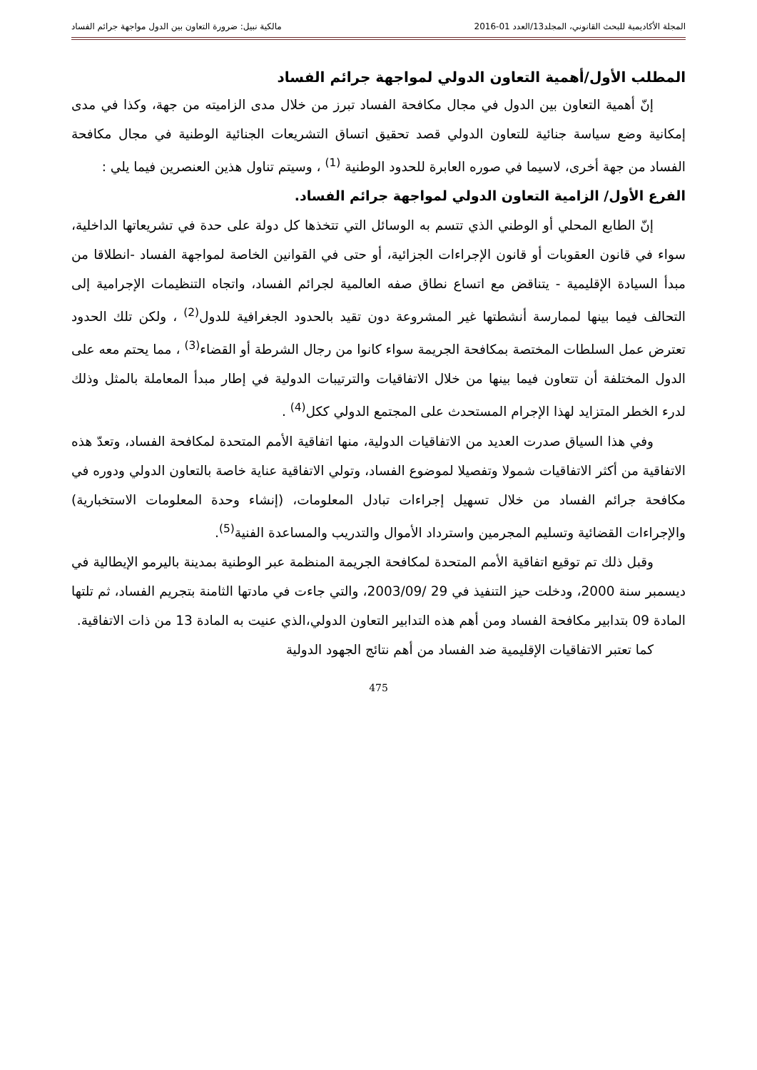المجلة الأكاديمية للبحث القانوني، المجلد13/العدد 01-2016 مالكية نبيل: ضرورة التعاون بين الدول مواجهة جرائم الفساد
المطلب الأول/أهمية التعاون الدولي لمواجهة جرائم الفساد
إنّ أهمية التعاون بين الدول في مجال مكافحة الفساد تبرز من خلال مدى الزاميته من جهة، وكذا في مدى إمكانية وضع سياسة جنائية للتعاون الدولي قصد تحقيق اتساق التشريعات الجنائية الوطنية في مجال مكافحة الفساد من جهة أخرى، لاسيما في صوره العابرة للحدود الوطنية <sup>(1)</sup> ، وسيتم تناول هذين العنصرين فيما يلي :
الفرع الأول/ الزامية التعاون الدولي لمواجهة جرائم الفساد.
إنّ الطابع المحلي أو الوطني الذي تتسم به الوسائل التي تتخذها كل دولة على حدة في تشريعاتها الداخلية، سواء في قانون العقوبات أو قانون الإجراءات الجزائية، أو حتى في القوانين الخاصة لمواجهة الفساد -انطلاقا من مبدأ السيادة الإقليمية - يتناقض مع اتساع نطاق صفه العالمية لجرائم الفساد، واتجاه التنظيمات الإجرامية إلى التحالف فيما بينها لممارسة أنشطتها غير المشروعة دون تقيد بالحدود الجغرافية للدول<sup>(2)</sup> ، ولكن تلك الحدود تعترض عمل السلطات المختصة بمكافحة الجريمة سواء كانوا من رجال الشرطة أو القضاء<sup>(3)</sup> ، مما يحتم معه على الدول المختلفة أن تتعاون فيما بينها من خلال الاتفاقيات والترتيبات الدولية في إطار مبدأ المعاملة بالمثل وذلك لدرء الخطر المتزايد لهذا الإجرام المستحدث على المجتمع الدولي ككل<sup>(4)</sup> .
وفي هذا السياق صدرت العديد من الاتفاقيات الدولية، منها اتفاقية الأمم المتحدة لمكافحة الفساد، وتعدّ هذه الاتفاقية من أكثر الاتفاقيات شمولا وتفصيلا لموضوع الفساد، وتولي الاتفاقية عناية خاصة بالتعاون الدولي ودوره في مكافحة جرائم الفساد من خلال تسهيل إجراءات تبادل المعلومات، (إنشاء وحدة المعلومات الاستخبارية) والإجراءات القضائية وتسليم المجرمين واسترداد الأموال والتدريب والمساعدة الفنية<sup>(5)</sup>.
وقبل ذلك تم توقيع اتفاقية الأمم المتحدة لمكافحة الجريمة المنظمة عبر الوطنية بمدينة باليرمو الإيطالية في ديسمبر سنة 2000، ودخلت حيز التنفيذ في 29 /2003/09، والتي جاءت في مادتها الثامنة بتجريم الفساد، ثم تلتها المادة 09 بتدابير مكافحة الفساد ومن أهم هذه التدابير التعاون الدولي،الذي عنيت به المادة 13 من ذات الاتفاقية.
كما تعتبر الاتفاقيات الإقليمية ضد الفساد من أهم نتائج الجهود الدولية
475